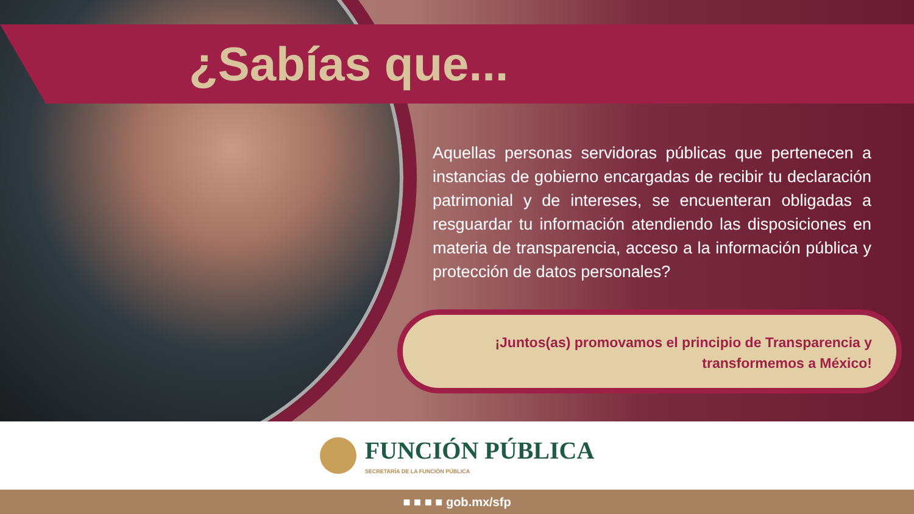¿Sabías que...
Aquellas personas servidoras públicas que pertenecen a instancias de gobierno encargadas de recibir tu declaración patrimonial y de intereses, se encuenteran obligadas a resguardar tu información atendiendo las disposiciones en materia de transparencia, acceso a la información pública y protección de datos personales?
¡Juntos(as) promovamos el principio de Transparencia y transformemos a México!
FUNCIÓN PÚBLICA
SECRETARÍA DE LA FUNCIÓN PÚBLICA
■ ■ ■ ■ gob.mx/sfp